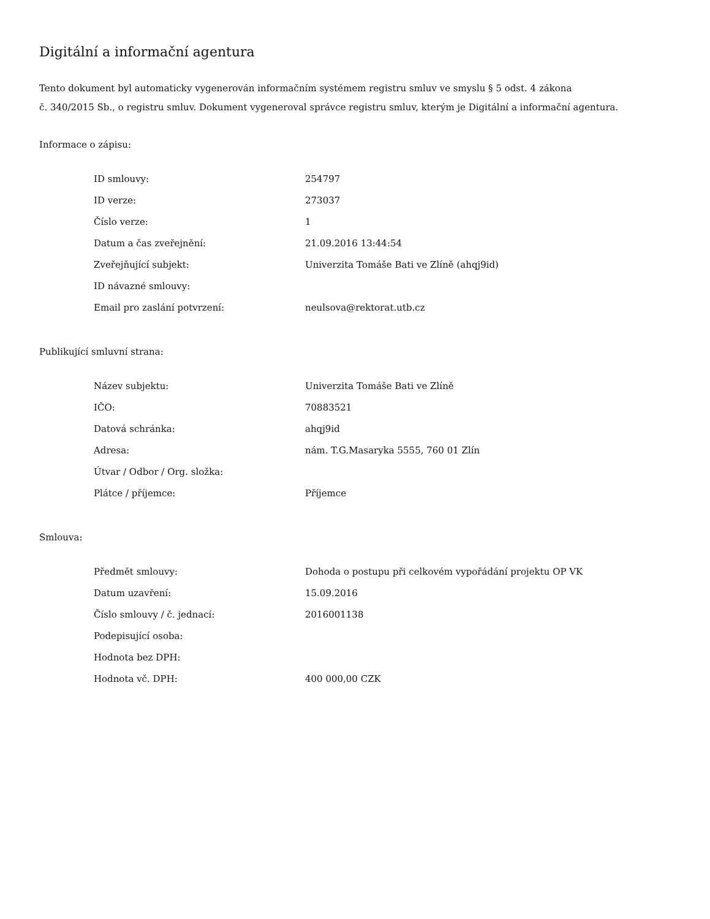Digitální a informační agentura
Tento dokument byl automaticky vygenerován informačním systémem registru smluv ve smyslu § 5 odst. 4 zákona
č. 340/2015 Sb., o registru smluv. Dokument vygeneroval správce registru smluv, kterým je Digitální a informační agentura.
Informace o zápisu:
| ID smlouvy: | 254797 |
| ID verze: | 273037 |
| Číslo verze: | 1 |
| Datum a čas zveřejnění: | 21.09.2016 13:44:54 |
| Zveřejňující subjekt: | Univerzita Tomáše Bati ve Zlíně (ahqj9id) |
| ID návazné smlouvy: | |
| Email pro zaslání potvrzení: | neulsova@rektorat.utb.cz |
Publikující smluvní strana:
| Název subjektu: | Univerzita Tomáše Bati ve Zlíně |
| IČO: | 70883521 |
| Datová schránka: | ahqj9id |
| Adresa: | nám. T.G.Masaryka 5555, 760 01 Zlín |
| Útvar / Odbor / Org. složka: | |
| Plátce / příjemce: | Příjemce |
Smlouva:
| Předmět smlouvy: | Dohoda o postupu při celkovém vypořádání projektu OP VK |
| Datum uzavření: | 15.09.2016 |
| Číslo smlouvy / č. jednací: | 2016001138 |
| Podepisující osoba: | |
| Hodnota bez DPH: | |
| Hodnota vč. DPH: | 400 000,00 CZK |